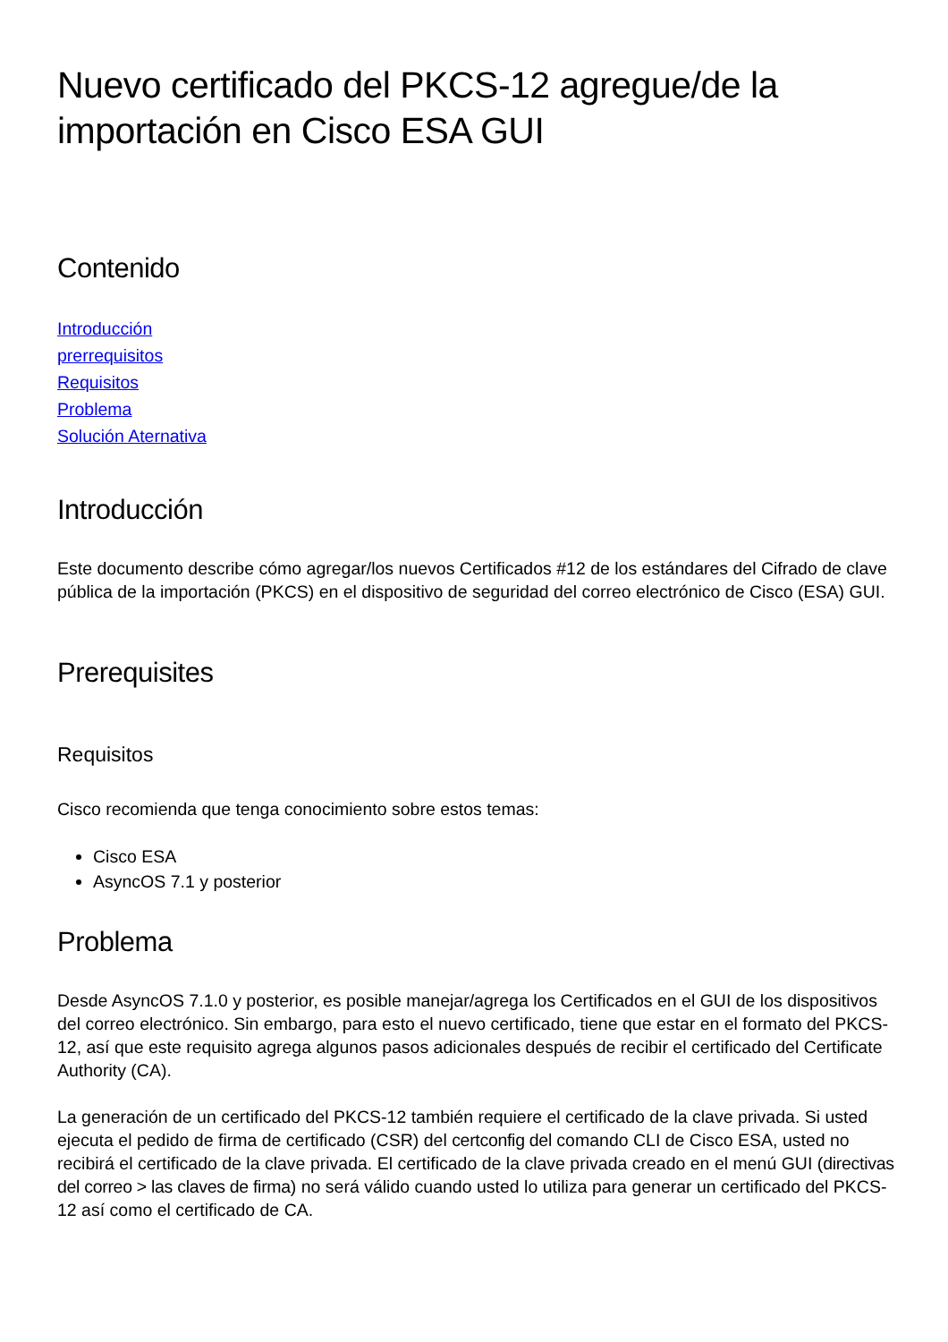Nuevo certificado del PKCS-12 agregue/de la importación en Cisco ESA GUI
Contenido
Introducción
prerrequisitos
Requisitos
Problema
Solución Aternativa
Introducción
Este documento describe cómo agregar/los nuevos Certificados #12 de los estándares del Cifrado de clave pública de la importación (PKCS) en el dispositivo de seguridad del correo electrónico de Cisco (ESA) GUI.
Prerequisites
Requisitos
Cisco recomienda que tenga conocimiento sobre estos temas:
Cisco ESA
AsyncOS 7.1 y posterior
Problema
Desde AsyncOS 7.1.0 y posterior, es posible manejar/agrega los Certificados en el GUI de los dispositivos del correo electrónico. Sin embargo, para esto el nuevo certificado, tiene que estar en el formato del PKCS-12, así que este requisito agrega algunos pasos adicionales después de recibir el certificado del Certificate Authority (CA).
La generación de un certificado del PKCS-12 también requiere el certificado de la clave privada. Si usted ejecuta el pedido de firma de certificado (CSR) del certconfig del comando CLI de Cisco ESA, usted no recibirá el certificado de la clave privada. El certificado de la clave privada creado en el menú GUI (directivas del correo > las claves de firma) no será válido cuando usted lo utiliza para generar un certificado del PKCS-12 así como el certificado de CA.